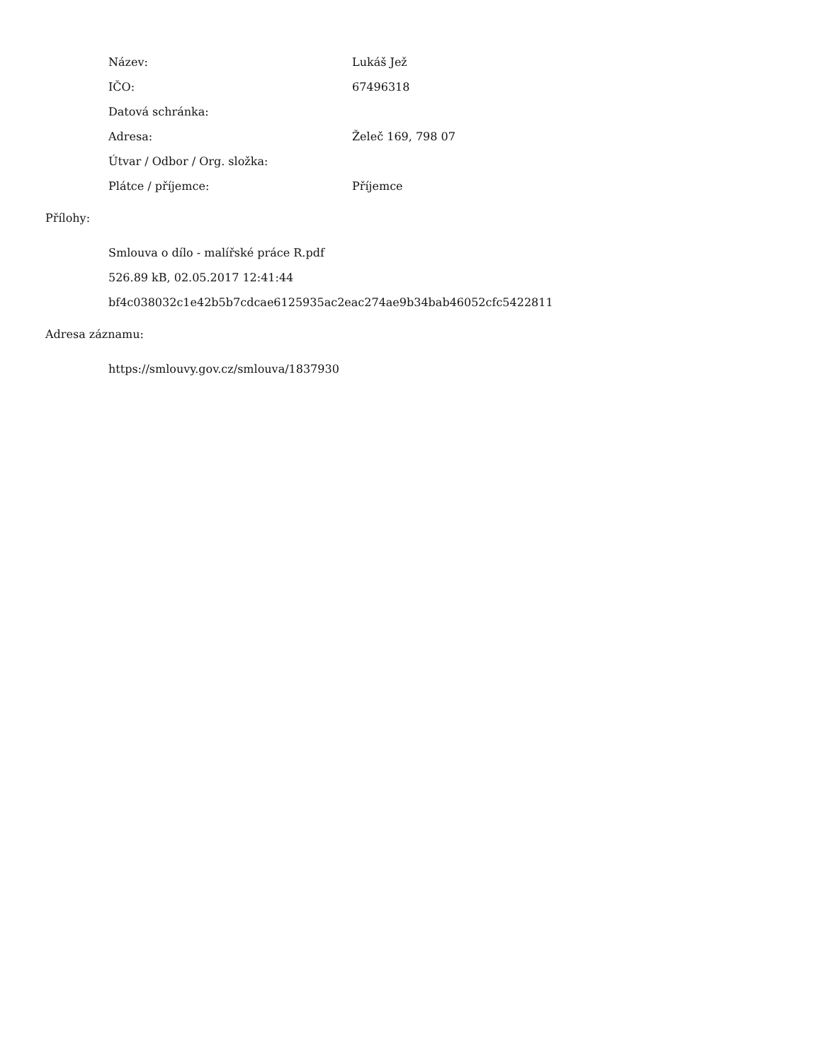| Název: | Lukáš Jež |
| IČO: | 67496318 |
| Datová schránka: | |
| Adresa: | Želeč 169, 798 07 |
| Útvar / Odbor / Org. složka: | |
| Plátce / příjemce: | Příjemce |
Přílohy:
Smlouva o dílo - malířské práce R.pdf
526.89 kB, 02.05.2017 12:41:44
bf4c038032c1e42b5b7cdcae6125935ac2eac274ae9b34bab46052cfc5422811
Adresa záznamu:
https://smlouvy.gov.cz/smlouva/1837930